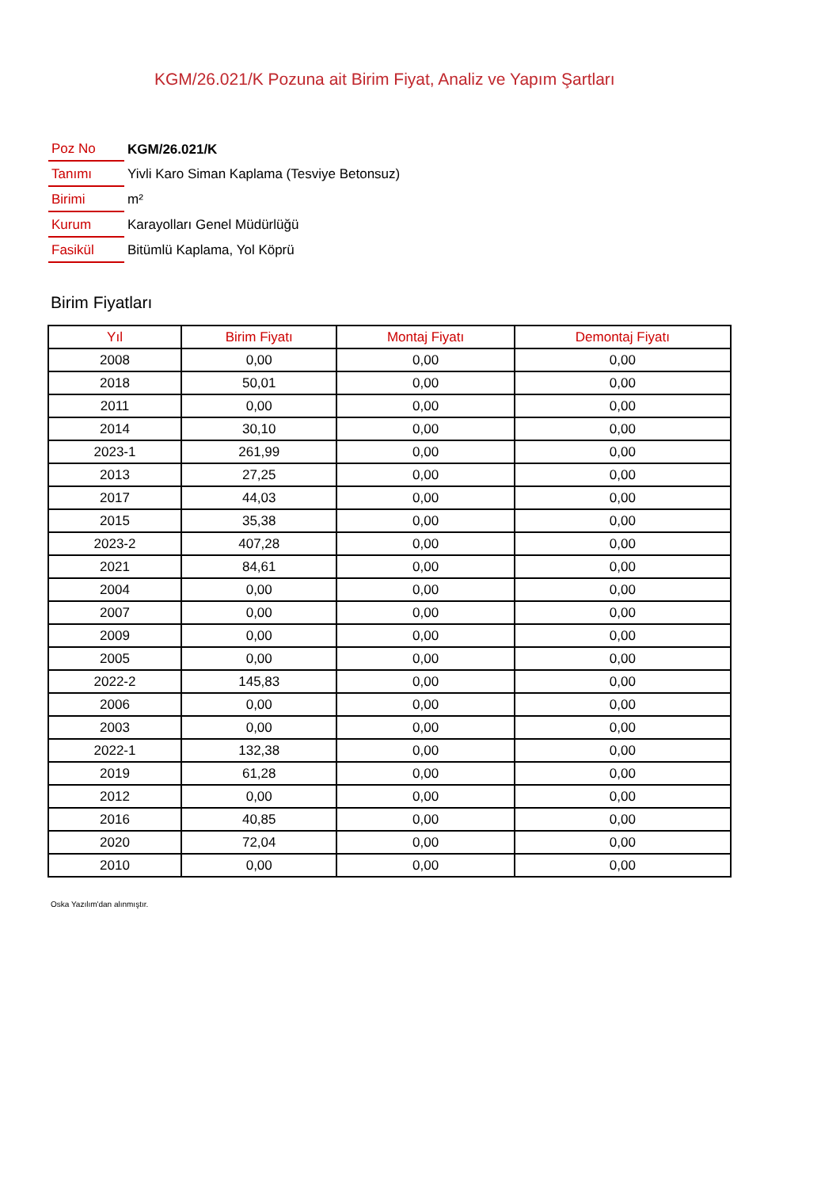KGM/26.021/K Pozuna ait Birim Fiyat, Analiz ve Yapım Şartları
| Poz No | KGM/26.021/K |
| Tanımı | Yivli Karo Siman Kaplama (Tesviye Betonsuz) |
| Birimi | m² |
| Kurum | Karayolları Genel Müdürlüğü |
| Fasikül | Bitümlü Kaplama, Yol Köprü |
Birim Fiyatları
| Yıl | Birim Fiyatı | Montaj Fiyatı | Demontaj Fiyatı |
| --- | --- | --- | --- |
| 2008 | 0,00 | 0,00 | 0,00 |
| 2018 | 50,01 | 0,00 | 0,00 |
| 2011 | 0,00 | 0,00 | 0,00 |
| 2014 | 30,10 | 0,00 | 0,00 |
| 2023-1 | 261,99 | 0,00 | 0,00 |
| 2013 | 27,25 | 0,00 | 0,00 |
| 2017 | 44,03 | 0,00 | 0,00 |
| 2015 | 35,38 | 0,00 | 0,00 |
| 2023-2 | 407,28 | 0,00 | 0,00 |
| 2021 | 84,61 | 0,00 | 0,00 |
| 2004 | 0,00 | 0,00 | 0,00 |
| 2007 | 0,00 | 0,00 | 0,00 |
| 2009 | 0,00 | 0,00 | 0,00 |
| 2005 | 0,00 | 0,00 | 0,00 |
| 2022-2 | 145,83 | 0,00 | 0,00 |
| 2006 | 0,00 | 0,00 | 0,00 |
| 2003 | 0,00 | 0,00 | 0,00 |
| 2022-1 | 132,38 | 0,00 | 0,00 |
| 2019 | 61,28 | 0,00 | 0,00 |
| 2012 | 0,00 | 0,00 | 0,00 |
| 2016 | 40,85 | 0,00 | 0,00 |
| 2020 | 72,04 | 0,00 | 0,00 |
| 2010 | 0,00 | 0,00 | 0,00 |
Oska Yazılım'dan alınmıştır.